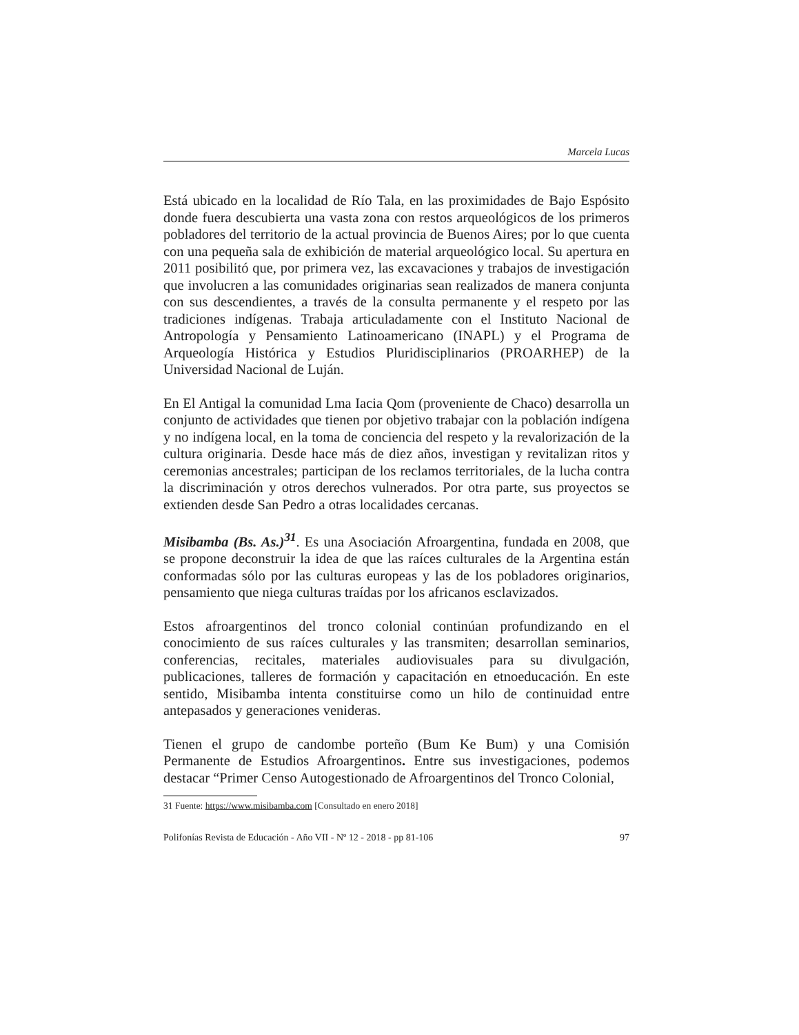Marcela Lucas
Está ubicado en la localidad de Río Tala, en las proximidades de Bajo Espósito donde fuera descubierta una vasta zona con restos arqueológicos de los primeros pobladores del territorio de la actual provincia de Buenos Aires; por lo que cuenta con una pequeña sala de exhibición de material arqueológico local. Su apertura en 2011 posibilitó que, por primera vez, las excavaciones y trabajos de investigación que involucren a las comunidades originarias sean realizados de manera conjunta con sus descendientes, a través de la consulta permanente y el respeto por las tradiciones indígenas. Trabaja articuladamente con el Instituto Nacional de Antropología y Pensamiento Latinoamericano (INAPL) y el Programa de Arqueología Histórica y Estudios Pluridisciplinarios (PROARHEP) de la Universidad Nacional de Luján.
En El Antigal la comunidad Lma Iacia Qom (proveniente de Chaco) desarrolla un conjunto de actividades que tienen por objetivo trabajar con la población indígena y no indígena local, en la toma de conciencia del respeto y la revalorización de la cultura originaria. Desde hace más de diez años, investigan y revitalizan ritos y ceremonias ancestrales; participan de los reclamos territoriales, de la lucha contra la discriminación y otros derechos vulnerados. Por otra parte, sus proyectos se extienden desde San Pedro a otras localidades cercanas.
Misibamba (Bs. As.)<sup>31</sup>. Es una Asociación Afroargentina, fundada en 2008, que se propone deconstruir la idea de que las raíces culturales de la Argentina están conformadas sólo por las culturas europeas y las de los pobladores originarios, pensamiento que niega culturas traídas por los africanos esclavizados.
Estos afroargentinos del tronco colonial continúan profundizando en el conocimiento de sus raíces culturales y las transmiten; desarrollan seminarios, conferencias, recitales, materiales audiovisuales para su divulgación, publicaciones, talleres de formación y capacitación en etnoeducación. En este sentido, Misibamba intenta constituirse como un hilo de continuidad entre antepasados y generaciones venideras.
Tienen el grupo de candombe porteño (Bum Ke Bum) y una Comisión Permanente de Estudios Afroargentinos. Entre sus investigaciones, podemos destacar “Primer Censo Autogestionado de Afroargentinos del Tronco Colonial,
31 Fuente: https://www.misibamba.com [Consultado en enero 2018]
Polifonías Revista de Educación - Año VII - Nº 12 - 2018 - pp 81-106 97